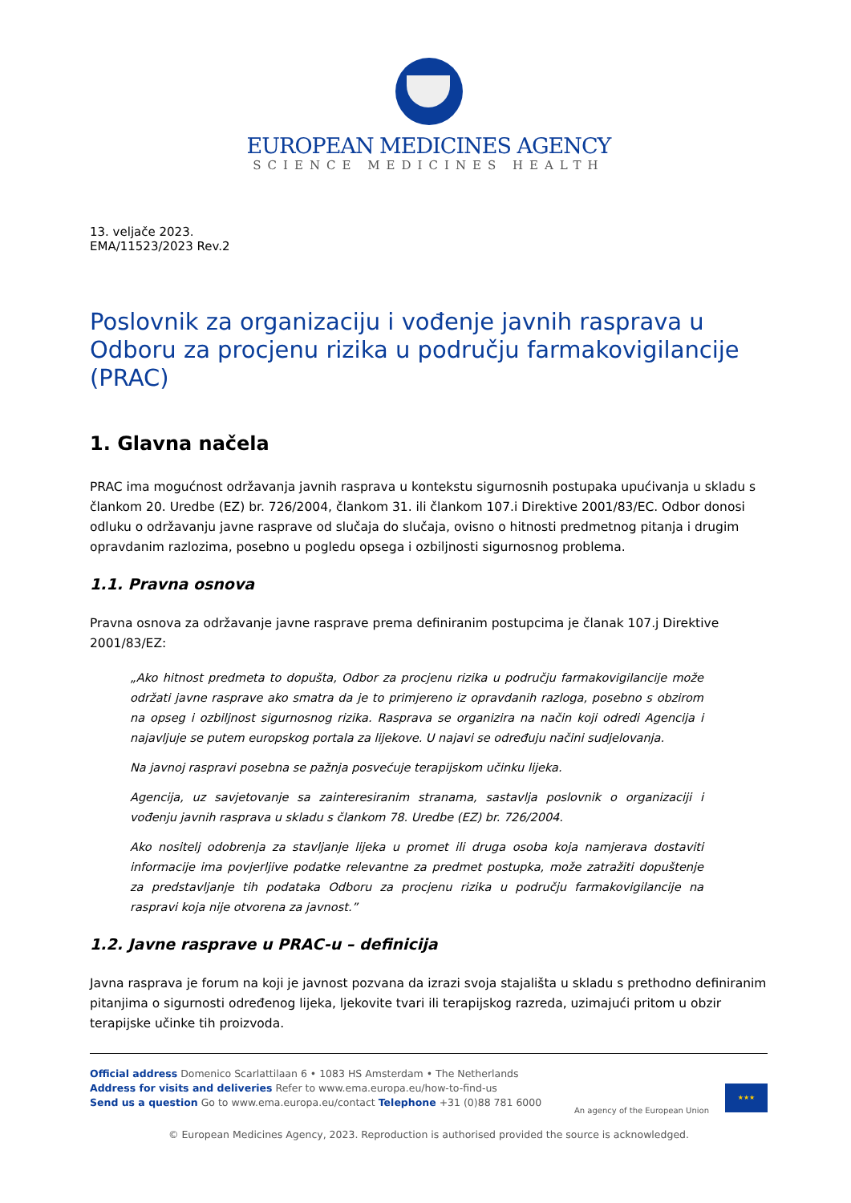EUROPEAN MEDICINES AGENCY
SCIENCE MEDICINES HEALTH
13. veljače 2023.
EMA/11523/2023 Rev.2
Poslovnik za organizaciju i vođenje javnih rasprava u Odboru za procjenu rizika u području farmakovigilancije (PRAC)
1. Glavna načela
PRAC ima mogućnost održavanja javnih rasprava u kontekstu sigurnosnih postupaka upućivanja u skladu s člankom 20. Uredbe (EZ) br. 726/2004, člankom 31. ili člankom 107.i Direktive 2001/83/EC. Odbor donosi odluku o održavanju javne rasprave od slučaja do slučaja, ovisno o hitnosti predmetnog pitanja i drugim opravdanim razlozima, posebno u pogledu opsega i ozbiljnosti sigurnosnog problema.
1.1. Pravna osnova
Pravna osnova za održavanje javne rasprave prema definiranim postupcima je članak 107.j Direktive 2001/83/EZ:
„Ako hitnost predmeta to dopušta, Odbor za procjenu rizika u području farmakovigilancije može održati javne rasprave ako smatra da je to primjereno iz opravdanih razloga, posebno s obzirom na opseg i ozbiljnost sigurnosnog rizika. Rasprava se organizira na način koji odredi Agencija i najavljuje se putem europskog portala za lijekove. U najavi se određuju načini sudjelovanja.
Na javnoj raspravi posebna se pažnja posvećuje terapijskom učinku lijeka.
Agencija, uz savjetovanje sa zainteresiranim stranama, sastavlja poslovnik o organizaciji i vođenju javnih rasprava u skladu s člankom 78. Uredbe (EZ) br. 726/2004.
Ako nositelj odobrenja za stavljanje lijeka u promet ili druga osoba koja namjerava dostaviti informacije ima povjerljive podatke relevantne za predmet postupka, može zatražiti dopuštenje za predstavljanje tih podataka Odboru za procjenu rizika u području farmakovigilancije na raspravi koja nije otvorena za javnost.”
1.2. Javne rasprave u PRAC-u – definicija
Javna rasprava je forum na koji je javnost pozvana da izrazi svoja stajališta u skladu s prethodno definiranim pitanjima o sigurnosti određenog lijeka, ljekovite tvari ili terapijskog razreda, uzimajući pritom u obzir terapijske učinke tih proizvoda.
Official address Domenico Scarlattilaan 6 • 1083 HS Amsterdam • The Netherlands
Address for visits and deliveries Refer to www.ema.europa.eu/how-to-find-us
Send us a question Go to www.ema.europa.eu/contact Telephone +31 (0)88 781 6000
An agency of the European Union
★★★
© European Medicines Agency, 2023. Reproduction is authorised provided the source is acknowledged.